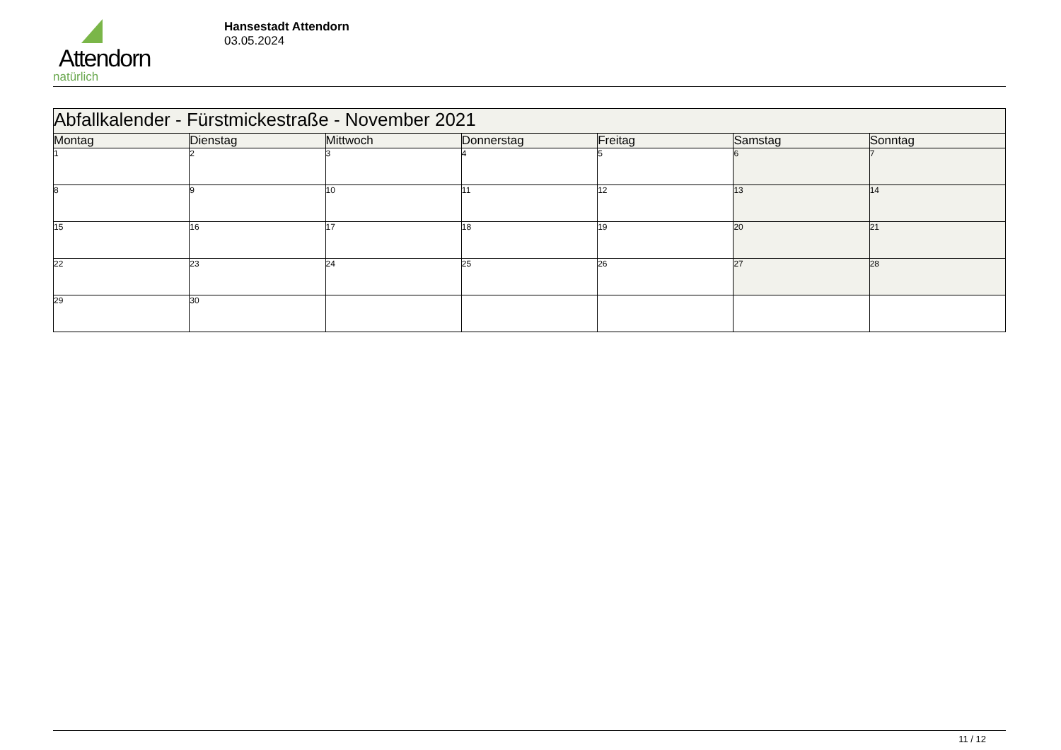Attendorn
natürlich
Hansestadt Attendorn
03.05.2024
| Abfallkalender - Fürstmickestraße - November 2021 | | | | | | |
| --- | --- | --- | --- | --- | --- | --- |
| Montag | Dienstag | Mittwoch | Donnerstag | Freitag | Samstag | Sonntag |
| 1 | 2 | 3 | 4 | 5 | 6 | 7 |
| 8 | 9 | 10 | 11 | 12 | 13 | 14 |
| 15 | 16 | 17 | 18 | 19 | 20 | 21 |
| 22 | 23 | 24 | 25 | 26 | 27 | 28 |
| 29 | 30 | | | | | |
11 / 12